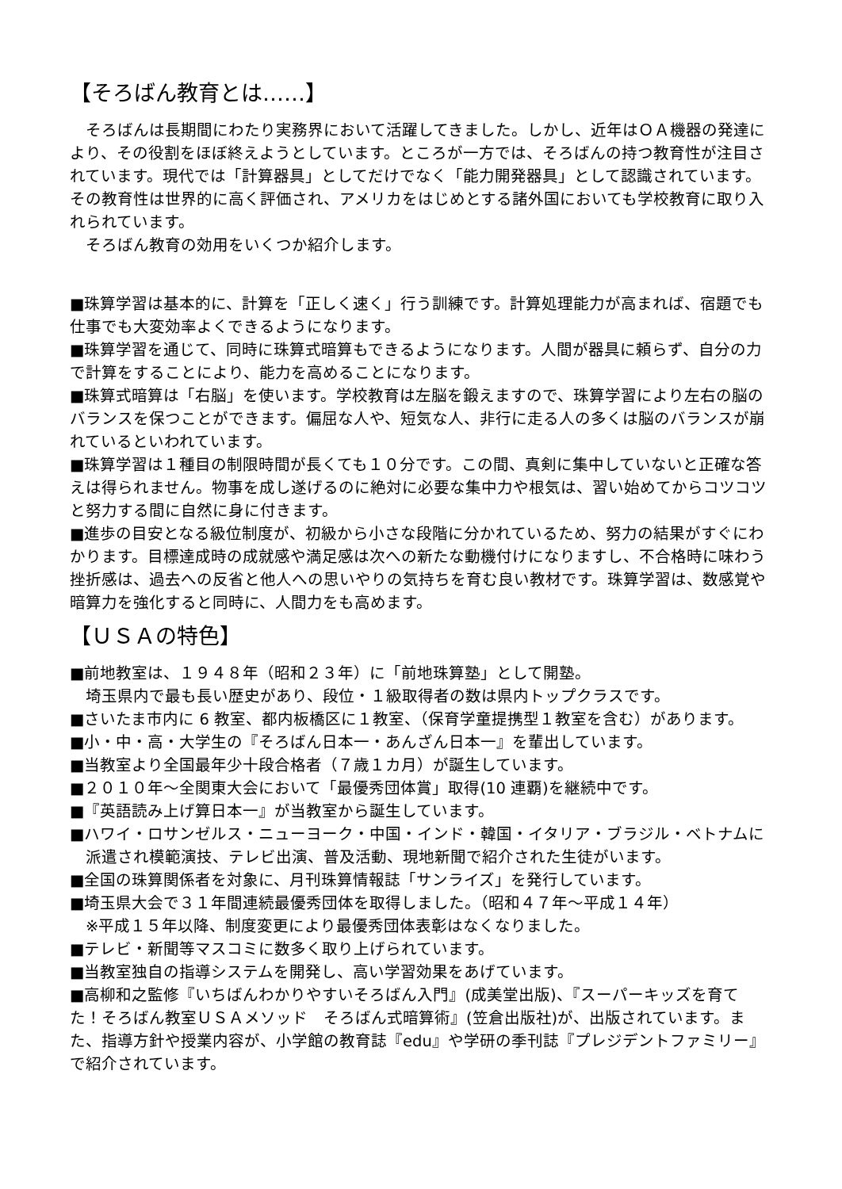【そろばん教育とは……】
　そろばんは長期間にわたり実務界において活躍してきました。しかし、近年はＯＡ機器の発達により、その役割をほぼ終えようとしています。ところが一方では、そろばんの持つ教育性が注目されています。現代では「計算器具」としてだけでなく「能力開発器具」として認識されています。その教育性は世界的に高く評価され、アメリカをはじめとする諸外国においても学校教育に取り入れられています。
　そろばん教育の効用をいくつか紹介します。
■珠算学習は基本的に、計算を「正しく速く」行う訓練です。計算処理能力が高まれば、宿題でも仕事でも大変効率よくできるようになります。
■珠算学習を通じて、同時に珠算式暗算もできるようになります。人間が器具に頼らず、自分の力で計算をすることにより、能力を高めることになります。
■珠算式暗算は「右脳」を使います。学校教育は左脳を鍛えますので、珠算学習により左右の脳のバランスを保つことができます。偏屈な人や、短気な人、非行に走る人の多くは脳のバランスが崩れているといわれています。
■珠算学習は１種目の制限時間が長くても１０分です。この間、真剣に集中していないと正確な答えは得られません。物事を成し遂げるのに絶対に必要な集中力や根気は、習い始めてからコツコツと努力する間に自然に身に付きます。
■進歩の目安となる級位制度が、初級から小さな段階に分かれているため、努力の結果がすぐにわかります。目標達成時の成就感や満足感は次への新たな動機付けになりますし、不合格時に味わう挫折感は、過去への反省と他人への思いやりの気持ちを育む良い教材です。珠算学習は、数感覚や暗算力を強化すると同時に、人間力をも高めます。
【ＵＳＡの特色】
■前地教室は、１９４８年（昭和２３年）に「前地珠算塾」として開塾。
　埼玉県内で最も長い歴史があり、段位・１級取得者の数は県内トップクラスです。
■さいたま市内に 6 教室、都内板橋区に１教室、（保育学童提携型１教室を含む）があります。
■小・中・高・大学生の『そろばん日本一・あんざん日本一』を輩出しています。
■当教室より全国最年少十段合格者（７歳１カ月）が誕生しています。
■２０１０年～全関東大会において「最優秀団体賞」取得(10 連覇)を継続中です。
■『英語読み上げ算日本一』が当教室から誕生しています。
■ハワイ・ロサンゼルス・ニューヨーク・中国・インド・韓国・イタリア・ブラジル・ベトナムに派遣され模範演技、テレビ出演、普及活動、現地新聞で紹介された生徒がいます。
■全国の珠算関係者を対象に、月刊珠算情報誌「サンライズ」を発行しています。
■埼玉県大会で３１年間連続最優秀団体を取得しました。（昭和４７年～平成１４年）
　※平成１５年以降、制度変更により最優秀団体表彰はなくなりました。
■テレビ・新聞等マスコミに数多く取り上げられています。
■当教室独自の指導システムを開発し、高い学習効果をあげています。
■高柳和之監修『いちばんわかりやすいそろばん入門』(成美堂出版)、『スーパーキッズを育てた！そろばん教室ＵＳＡメソッド　そろばん式暗算術』(笠倉出版社)が、出版されています。また、指導方針や授業内容が、小学館の教育誌『edu』や学研の季刊誌『プレジデントファミリー』で紹介されています。